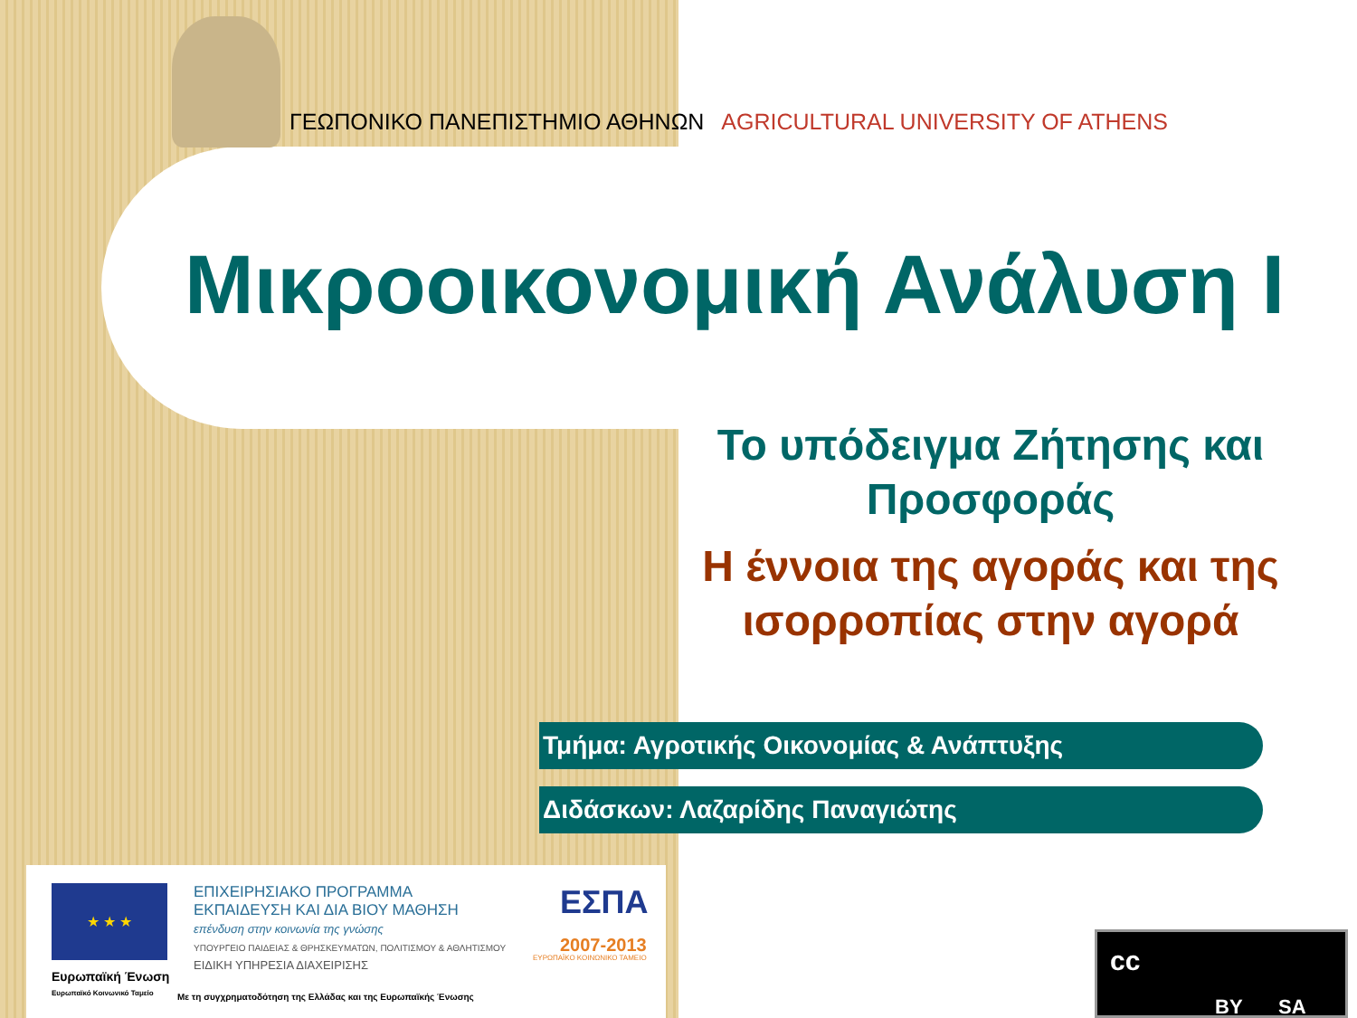ΓΕΩΠΟΝΙΚΟ ΠΑΝΕΠΙΣΤΗΜΙΟ ΑΘΗΝΩΝ AGRICULTURAL UNIVERSITY OF ATHENS
Μικροοικονομική Ανάλυση Ι
Το υπόδειγμα Ζήτησης και Προσφοράς
Η έννοια της αγοράς και της ισορροπίας στην αγορά
Τμήμα: Αγροτικής Οικονομίας & Ανάπτυξης
Διδάσκων: Λαζαρίδης Παναγιώτης
★ ★ ★
Ευρωπαϊκή Ένωση
Ευρωπαϊκό Κοινωνικό Ταμείο
ΕΠΙΧΕΙΡΗΣΙΑΚΟ ΠΡΟΓΡΑΜΜΑ
ΕΚΠΑΙΔΕΥΣΗ ΚΑΙ ΔΙΑ ΒΙΟΥ ΜΑΘΗΣΗ
επένδυση στην κοινωνία της γνώσης
ΥΠΟΥΡΓΕΙΟ ΠΑΙΔΕΙΑΣ & ΘΡΗΣΚΕΥΜΑΤΩΝ, ΠΟΛΙΤΙΣΜΟΥ & ΑΘΛΗΤΙΣΜΟΥ
ΕΙΔΙΚΗ ΥΠΗΡΕΣΙΑ ΔΙΑΧΕΙΡΙΣΗΣ
ΕΣΠΑ
2007-2013
ΕΥΡΩΠΑΪΚΟ ΚΟΙΝΩΝΙΚΟ ΤΑΜΕΙΟ
Με τη συγχρηματοδότηση της Ελλάδας και της Ευρωπαϊκής Ένωσης
cc
BY SA